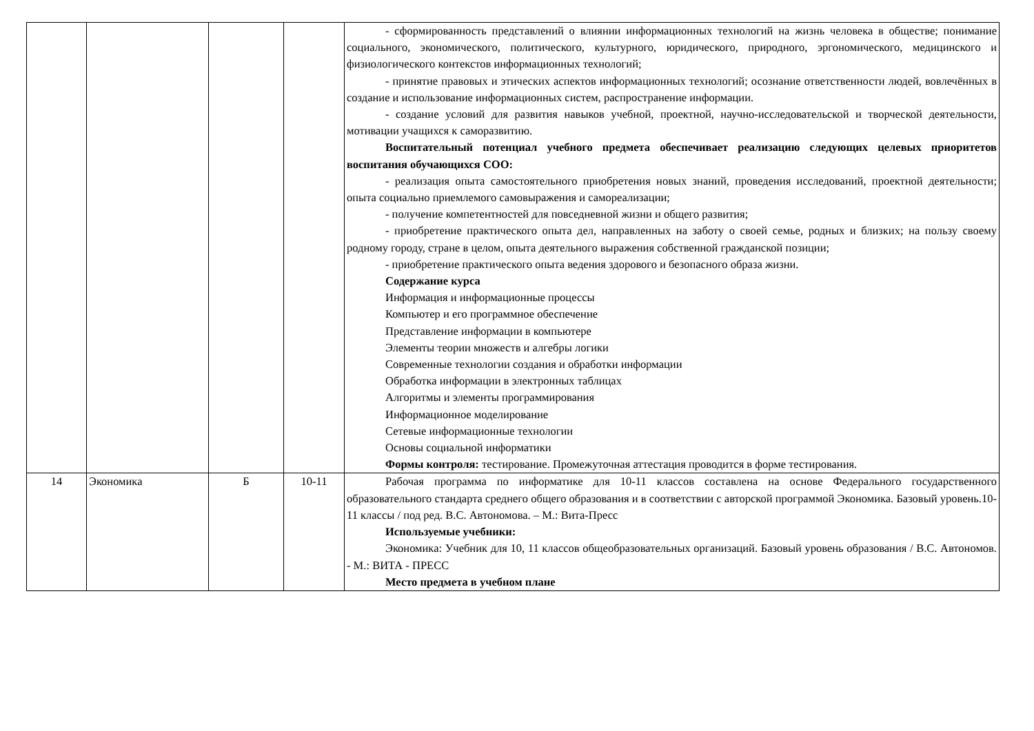| | | | | - сформированность представлений о влиянии информационных технологий на жизнь человека в обществе; понимание социального, экономического, политического, культурного, юридического, природного, эргономического, медицинского и физиологического контекстов информационных технологий; - принятие правовых и этических аспектов информационных технологий; осознание ответственности людей, вовлечённых в создание и использование информационных систем, распространение информации. - создание условий для развития навыков учебной, проектной, научно-исследовательской и творческой деятельности, мотивации учащихся к саморазвитию. Воспитательный потенциал учебного предмета обеспечивает реализацию следующих целевых приоритетов воспитания обучающихся СОО: - реализация опыта самостоятельного приобретения новых знаний, проведения исследований, проектной деятельности; опыта социально приемлемого самовыражения и самореализации; - получение компетентностей для повседневной жизни и общего развития; - приобретение практического опыта дел, направленных на заботу о своей семье, родных и близких; на пользу своему родному городу, стране в целом, опыта деятельного выражения собственной гражданской позиции; - приобретение практического опыта ведения здорового и безопасного образа жизни. Содержание курса Информация и информационные процессы Компьютер и его программное обеспечение Представление информации в компьютере Элементы теории множеств и алгебры логики Современные технологии создания и обработки информации Обработка информации в электронных таблицах Алгоритмы и элементы программирования Информационное моделирование Сетевые информационные технологии Основы социальной информатики Формы контроля: тестирование. Промежуточная аттестация проводится в форме тестирования. |
| 14 | Экономика | Б | 10-11 | Рабочая программа по информатике для 10-11 классов составлена на основе Федерального государственного образовательного стандарта среднего общего образования и в соответствии с авторской программой Экономика. Базовый уровень.10-11 классы / под ред. В.С. Автономова. – М.: Вита-Пресс Используемые учебники: Экономика: Учебник для 10, 11 классов общеобразовательных организаций. Базовый уровень образования / В.С. Автономов. - М.: ВИТА - ПРЕСС Место предмета в учебном плане |